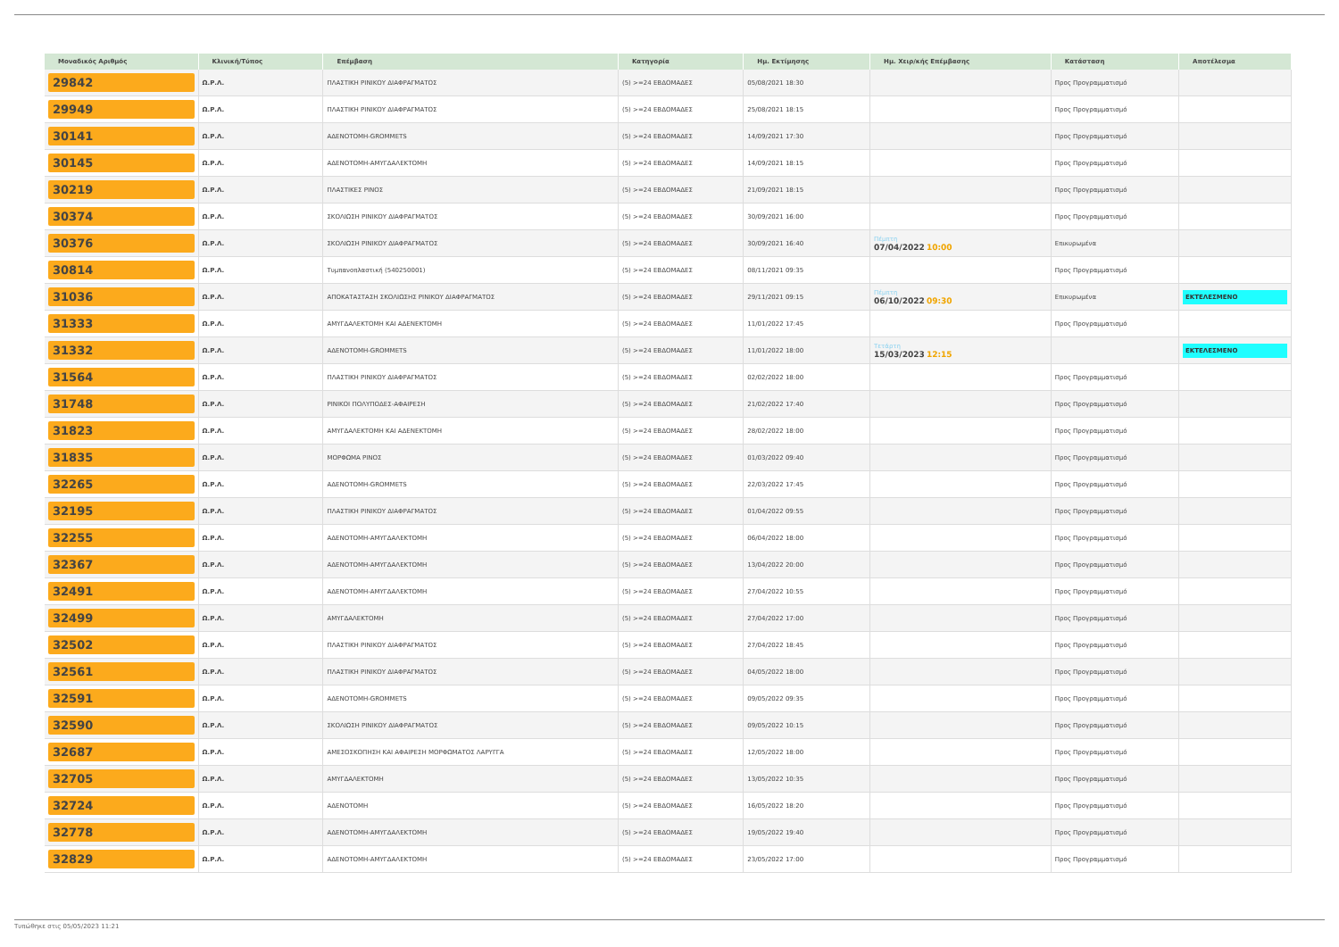| Μοναδικός Αριθμός | Κλινική/Τύπος | Επέμβαση | Κατηγορία | Ημ. Εκτίμησης | Ημ. Χειρ/κής Επέμβασης | Κατάσταση | Αποτέλεσμα |
| --- | --- | --- | --- | --- | --- | --- | --- |
| 29842 | Ω.Ρ.Λ. | ΠΛΑΣΤΙΚΗ ΡΙΝΙΚΟΥ ΔΙΑΦΡΑΓΜΑΤΟΣ | (5) >=24 ΕΒΔΟΜΑΔΕΣ | 05/08/2021 18:30 | | Προς Προγραμματισμό | |
| 29949 | Ω.Ρ.Λ. | ΠΛΑΣΤΙΚΗ ΡΙΝΙΚΟΥ ΔΙΑΦΡΑΓΜΑΤΟΣ | (5) >=24 ΕΒΔΟΜΑΔΕΣ | 25/08/2021 18:15 | | Προς Προγραμματισμό | |
| 30141 | Ω.Ρ.Λ. | ΑΔΕΝΟΤΟΜΗ-GROMMETS | (5) >=24 ΕΒΔΟΜΑΔΕΣ | 14/09/2021 17:30 | | Προς Προγραμματισμό | |
| 30145 | Ω.Ρ.Λ. | ΑΔΕΝΟΤΟΜΗ-ΑΜΥΓΔΑΛΕΚΤΟΜΗ | (5) >=24 ΕΒΔΟΜΑΔΕΣ | 14/09/2021 18:15 | | Προς Προγραμματισμό | |
| 30219 | Ω.Ρ.Λ. | ΠΛΑΣΤΙΚΕΣ ΡΙΝΟΣ | (5) >=24 ΕΒΔΟΜΑΔΕΣ | 21/09/2021 18:15 | | Προς Προγραμματισμό | |
| 30374 | Ω.Ρ.Λ. | ΣΚΟΛΙΩΣΗ ΡΙΝΙΚΟΥ ΔΙΑΦΡΑΓΜΑΤΟΣ | (5) >=24 ΕΒΔΟΜΑΔΕΣ | 30/09/2021 16:00 | | Προς Προγραμματισμό | |
| 30376 | Ω.Ρ.Λ. | ΣΚΟΛΙΩΣΗ ΡΙΝΙΚΟΥ ΔΙΑΦΡΑΓΜΑΤΟΣ | (5) >=24 ΕΒΔΟΜΑΔΕΣ | 30/09/2021 16:40 | Πέμπτη 07/04/2022 10:00 | Επικυρωμένα | |
| 30814 | Ω.Ρ.Λ. | Τυμπανοπλαστική (540250001) | (5) >=24 ΕΒΔΟΜΑΔΕΣ | 08/11/2021 09:35 | | Προς Προγραμματισμό | |
| 31036 | Ω.Ρ.Λ. | ΑΠΟΚΑΤΑΣΤΑΣΗ ΣΚΟΛΙΩΣΗΣ ΡΙΝΙΚΟΥ ΔΙΑΦΡΑΓΜΑΤΟΣ | (5) >=24 ΕΒΔΟΜΑΔΕΣ | 29/11/2021 09:15 | Πέμπτη 06/10/2022 09:30 | Επικυρωμένα | ΕΚΤΕΛΕΣΜΕΝΟ |
| 31333 | Ω.Ρ.Λ. | ΑΜΥΓΔΑΛΕΚΤΟΜΗ ΚΑΙ ΑΔΕΝΕΚΤΟΜΗ | (5) >=24 ΕΒΔΟΜΑΔΕΣ | 11/01/2022 17:45 | | Προς Προγραμματισμό | |
| 31332 | Ω.Ρ.Λ. | ΑΔΕΝΟΤΟΜΗ-GROMMETS | (5) >=24 ΕΒΔΟΜΑΔΕΣ | 11/01/2022 18:00 | Τετάρτη 15/03/2023 12:15 | | ΕΚΤΕΛΕΣΜΕΝΟ |
| 31564 | Ω.Ρ.Λ. | ΠΛΑΣΤΙΚΗ ΡΙΝΙΚΟΥ ΔΙΑΦΡΑΓΜΑΤΟΣ | (5) >=24 ΕΒΔΟΜΑΔΕΣ | 02/02/2022 18:00 | | Προς Προγραμματισμό | |
| 31748 | Ω.Ρ.Λ. | ΡΙΝΙΚΟΙ ΠΟΛΥΠΟΔΕΣ-ΑΦΑΙΡΕΣΗ | (5) >=24 ΕΒΔΟΜΑΔΕΣ | 21/02/2022 17:40 | | Προς Προγραμματισμό | |
| 31823 | Ω.Ρ.Λ. | ΑΜΥΓΔΑΛΕΚΤΟΜΗ ΚΑΙ ΑΔΕΝΕΚΤΟΜΗ | (5) >=24 ΕΒΔΟΜΑΔΕΣ | 28/02/2022 18:00 | | Προς Προγραμματισμό | |
| 31835 | Ω.Ρ.Λ. | ΜΟΡΦΩΜΑ ΡΙΝΟΣ | (5) >=24 ΕΒΔΟΜΑΔΕΣ | 01/03/2022 09:40 | | Προς Προγραμματισμό | |
| 32265 | Ω.Ρ.Λ. | ΑΔΕΝΟΤΟΜΗ-GROMMETS | (5) >=24 ΕΒΔΟΜΑΔΕΣ | 22/03/2022 17:45 | | Προς Προγραμματισμό | |
| 32195 | Ω.Ρ.Λ. | ΠΛΑΣΤΙΚΗ ΡΙΝΙΚΟΥ ΔΙΑΦΡΑΓΜΑΤΟΣ | (5) >=24 ΕΒΔΟΜΑΔΕΣ | 01/04/2022 09:55 | | Προς Προγραμματισμό | |
| 32255 | Ω.Ρ.Λ. | ΑΔΕΝΟΤΟΜΗ-ΑΜΥΓΔΑΛΕΚΤΟΜΗ | (5) >=24 ΕΒΔΟΜΑΔΕΣ | 06/04/2022 18:00 | | Προς Προγραμματισμό | |
| 32367 | Ω.Ρ.Λ. | ΑΔΕΝΟΤΟΜΗ-ΑΜΥΓΔΑΛΕΚΤΟΜΗ | (5) >=24 ΕΒΔΟΜΑΔΕΣ | 13/04/2022 20:00 | | Προς Προγραμματισμό | |
| 32491 | Ω.Ρ.Λ. | ΑΔΕΝΟΤΟΜΗ-ΑΜΥΓΔΑΛΕΚΤΟΜΗ | (5) >=24 ΕΒΔΟΜΑΔΕΣ | 27/04/2022 10:55 | | Προς Προγραμματισμό | |
| 32499 | Ω.Ρ.Λ. | ΑΜΥΓΔΑΛΕΚΤΟΜΗ | (5) >=24 ΕΒΔΟΜΑΔΕΣ | 27/04/2022 17:00 | | Προς Προγραμματισμό | |
| 32502 | Ω.Ρ.Λ. | ΠΛΑΣΤΙΚΗ ΡΙΝΙΚΟΥ ΔΙΑΦΡΑΓΜΑΤΟΣ | (5) >=24 ΕΒΔΟΜΑΔΕΣ | 27/04/2022 18:45 | | Προς Προγραμματισμό | |
| 32561 | Ω.Ρ.Λ. | ΠΛΑΣΤΙΚΗ ΡΙΝΙΚΟΥ ΔΙΑΦΡΑΓΜΑΤΟΣ | (5) >=24 ΕΒΔΟΜΑΔΕΣ | 04/05/2022 18:00 | | Προς Προγραμματισμό | |
| 32591 | Ω.Ρ.Λ. | ΑΔΕΝΟΤΟΜΗ-GROMMETS | (5) >=24 ΕΒΔΟΜΑΔΕΣ | 09/05/2022 09:35 | | Προς Προγραμματισμό | |
| 32590 | Ω.Ρ.Λ. | ΣΚΟΛΙΩΣΗ ΡΙΝΙΚΟΥ ΔΙΑΦΡΑΓΜΑΤΟΣ | (5) >=24 ΕΒΔΟΜΑΔΕΣ | 09/05/2022 10:15 | | Προς Προγραμματισμό | |
| 32687 | Ω.Ρ.Λ. | ΑΜΕΣΟΣΚΟΠΗΣΗ ΚΑΙ ΑΦΑΙΡΕΣΗ ΜΟΡΦΩΜΑΤΟΣ ΛΑΡΥΓΓΑ | (5) >=24 ΕΒΔΟΜΑΔΕΣ | 12/05/2022 18:00 | | Προς Προγραμματισμό | |
| 32705 | Ω.Ρ.Λ. | ΑΜΥΓΔΑΛΕΚΤΟΜΗ | (5) >=24 ΕΒΔΟΜΑΔΕΣ | 13/05/2022 10:35 | | Προς Προγραμματισμό | |
| 32724 | Ω.Ρ.Λ. | ΑΔΕΝΟΤΟΜΗ | (5) >=24 ΕΒΔΟΜΑΔΕΣ | 16/05/2022 18:20 | | Προς Προγραμματισμό | |
| 32778 | Ω.Ρ.Λ. | ΑΔΕΝΟΤΟΜΗ-ΑΜΥΓΔΑΛΕΚΤΟΜΗ | (5) >=24 ΕΒΔΟΜΑΔΕΣ | 19/05/2022 19:40 | | Προς Προγραμματισμό | |
| 32829 | Ω.Ρ.Λ. | ΑΔΕΝΟΤΟΜΗ-ΑΜΥΓΔΑΛΕΚΤΟΜΗ | (5) >=24 ΕΒΔΟΜΑΔΕΣ | 23/05/2022 17:00 | | Προς Προγραμματισμό | |
Τυπώθηκε στις 05/05/2023 11:21